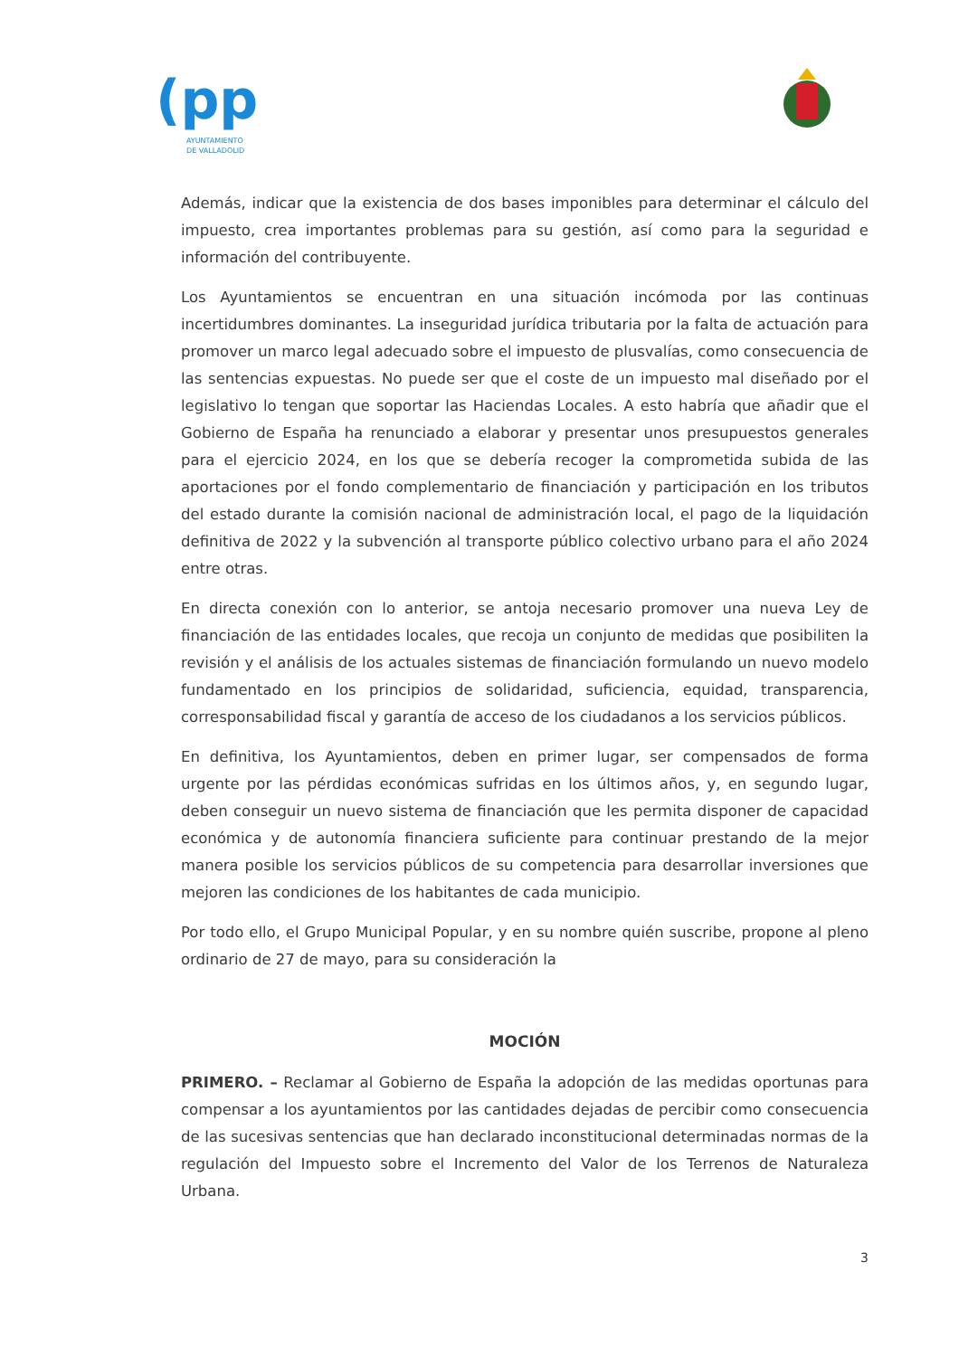(pp
AYUNTAMIENTO
DE VALLADOLID
Además, indicar que la existencia de dos bases imponibles para determinar el cálculo del impuesto, crea importantes problemas para su gestión, así como para la seguridad e información del contribuyente.
Los Ayuntamientos se encuentran en una situación incómoda por las continuas incertidumbres dominantes. La inseguridad jurídica tributaria por la falta de actuación para promover un marco legal adecuado sobre el impuesto de plusvalías, como consecuencia de las sentencias expuestas. No puede ser que el coste de un impuesto mal diseñado por el legislativo lo tengan que soportar las Haciendas Locales. A esto habría que añadir que el Gobierno de España ha renunciado a elaborar y presentar unos presupuestos generales para el ejercicio 2024, en los que se debería recoger la comprometida subida de las aportaciones por el fondo complementario de financiación y participación en los tributos del estado durante la comisión nacional de administración local, el pago de la liquidación definitiva de 2022 y la subvención al transporte público colectivo urbano para el año 2024 entre otras.
En directa conexión con lo anterior, se antoja necesario promover una nueva Ley de financiación de las entidades locales, que recoja un conjunto de medidas que posibiliten la revisión y el análisis de los actuales sistemas de financiación formulando un nuevo modelo fundamentado en los principios de solidaridad, suficiencia, equidad, transparencia, corresponsabilidad fiscal y garantía de acceso de los ciudadanos a los servicios públicos.
En definitiva, los Ayuntamientos, deben en primer lugar, ser compensados de forma urgente por las pérdidas económicas sufridas en los últimos años, y, en segundo lugar, deben conseguir un nuevo sistema de financiación que les permita disponer de capacidad económica y de autonomía financiera suficiente para continuar prestando de la mejor manera posible los servicios públicos de su competencia para desarrollar inversiones que mejoren las condiciones de los habitantes de cada municipio.
Por todo ello, el Grupo Municipal Popular, y en su nombre quién suscribe, propone al pleno ordinario de 27 de mayo, para su consideración la
MOCIÓN
PRIMERO. – Reclamar al Gobierno de España la adopción de las medidas oportunas para compensar a los ayuntamientos por las cantidades dejadas de percibir como consecuencia de las sucesivas sentencias que han declarado inconstitucional determinadas normas de la regulación del Impuesto sobre el Incremento del Valor de los Terrenos de Naturaleza Urbana.
3